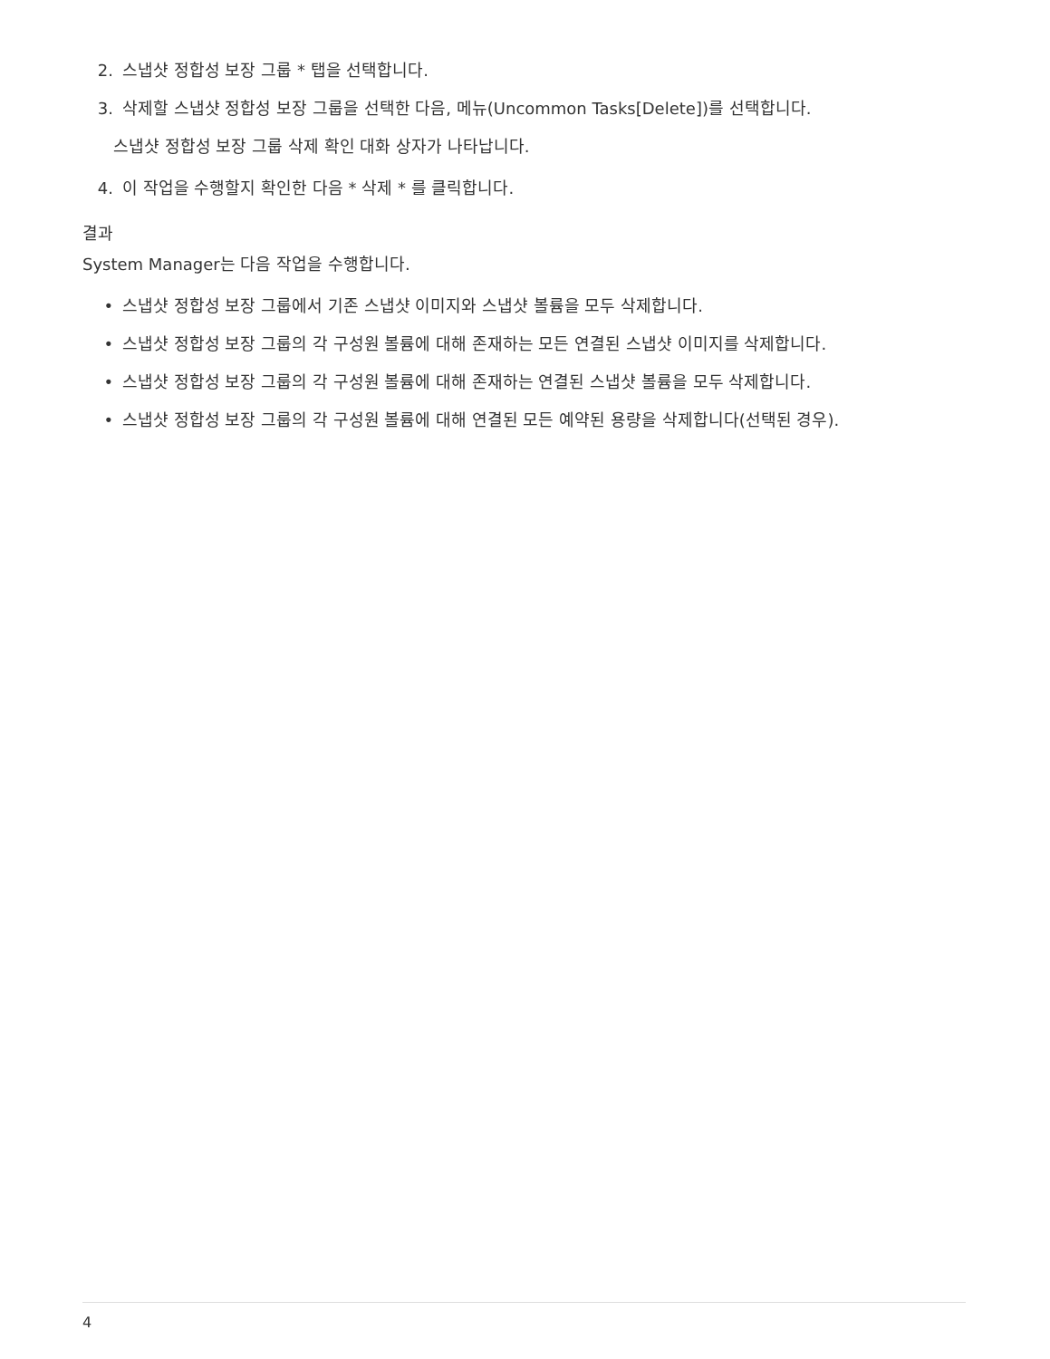2. 스냅샷 정합성 보장 그룹 * 탭을 선택합니다.
3. 삭제할 스냅샷 정합성 보장 그룹을 선택한 다음, 메뉴(Uncommon Tasks[Delete])를 선택합니다.
스냅샷 정합성 보장 그룹 삭제 확인 대화 상자가 나타납니다.
4. 이 작업을 수행할지 확인한 다음 * 삭제 * 를 클릭합니다.
결과
System Manager는 다음 작업을 수행합니다.
• 스냅샷 정합성 보장 그룹에서 기존 스냅샷 이미지와 스냅샷 볼륨을 모두 삭제합니다.
• 스냅샷 정합성 보장 그룹의 각 구성원 볼륨에 대해 존재하는 모든 연결된 스냅샷 이미지를 삭제합니다.
• 스냅샷 정합성 보장 그룹의 각 구성원 볼륨에 대해 존재하는 연결된 스냅샷 볼륨을 모두 삭제합니다.
• 스냅샷 정합성 보장 그룹의 각 구성원 볼륨에 대해 연결된 모든 예약된 용량을 삭제합니다(선택된 경우).
4